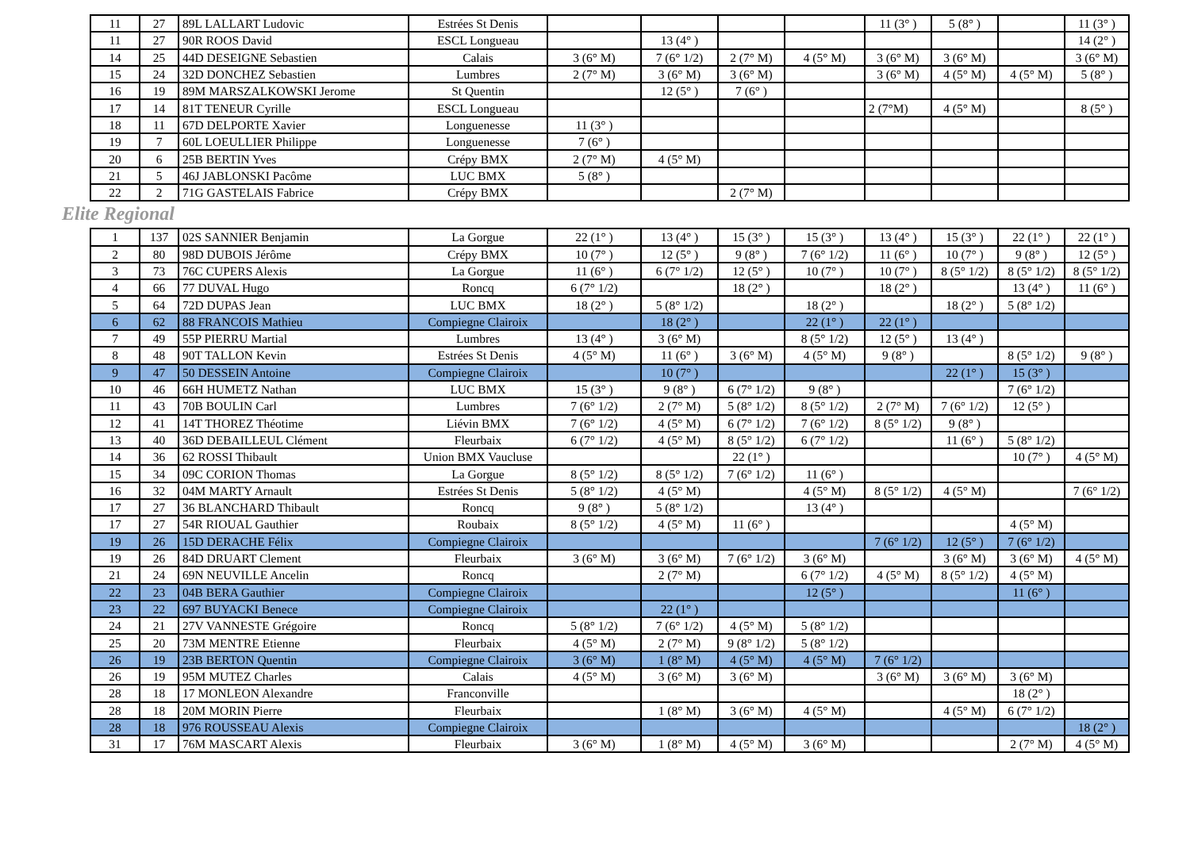| 11 | 27 | 89L LALLART Ludovic | Estrées St Denis | | | | | 11 (3° ) | 5 (8° ) | | 11 (3° ) |
| 11 | 27 | 90R ROOS David | ESCL Longueau | | 13 (4° ) | | | | | | 14 (2° ) |
| 14 | 25 | 44D DESEIGNE Sebastien | Calais | 3 (6° M) | 7 (6° 1/2) | 2 (7° M) | 4 (5° M) | 3 (6° M) | 3 (6° M) | | 3 (6° M) |
| 15 | 24 | 32D DONCHEZ Sebastien | Lumbres | 2 (7° M) | 3 (6° M) | 3 (6° M) | | 3 (6° M) | 4 (5° M) | 4 (5° M) | 5 (8° ) |
| 16 | 19 | 89M MARSZALKOWSKI Jerome | St Quentin | | 12 (5° ) | 7 (6° ) | | | | | |
| 17 | 14 | 81T TENEUR Cyrille | ESCL Longueau | | | | | 2 (7°M) | 4 (5° M) | | 8 (5° ) |
| 18 | 11 | 67D DELPORTE Xavier | Longuenesse | 11 (3° ) | | | | | | | |
| 19 | 7 | 60L LOEULLIER Philippe | Longuenesse | 7 (6° ) | | | | | | | |
| 20 | 6 | 25B BERTIN Yves | Crépy BMX | 2 (7° M) | 4 (5° M) | | | | | | |
| 21 | 5 | 46J JABLONSKI Pacôme | LUC BMX | 5 (8° ) | | | | | | | |
| 22 | 2 | 71G GASTELAIS Fabrice | Crépy BMX | | | 2 (7° M) | | | | | |
Elite Regional
| 1 | 137 | 02S SANNIER Benjamin | La Gorgue | 22 (1° ) | 13 (4° ) | 15 (3° ) | 15 (3° ) | 13 (4° ) | 15 (3° ) | 22 (1° ) | 22 (1° ) |
| 2 | 80 | 98D DUBOIS Jérôme | Crépy BMX | 10 (7° ) | 12 (5° ) | 9 (8° ) | 7 (6° 1/2) | 11 (6° ) | 10 (7° ) | 9 (8° ) | 12 (5° ) |
| 3 | 73 | 76C CUPERS Alexis | La Gorgue | 11 (6° ) | 6 (7° 1/2) | 12 (5° ) | 10 (7° ) | 10 (7° ) | 8 (5° 1/2) | 8 (5° 1/2) | 8 (5° 1/2) |
| 4 | 66 | 77 DUVAL Hugo | Roncq | 6 (7° 1/2) | | 18 (2° ) | | 18 (2° ) | | 13 (4° ) | 11 (6° ) |
| 5 | 64 | 72D DUPAS Jean | LUC BMX | 18 (2° ) | 5 (8° 1/2) | | 18 (2° ) | | 18 (2° ) | 5 (8° 1/2) | |
| ↘ 6 | 62 | 88 FRANCOIS Mathieu | Compiegne Clairoix | | 18 (2° ) | | 22 (1° ) | 22 (1° ) | | | |
| 7 | 49 | 55P PIERRU Martial | Lumbres | 13 (4° ) | 3 (6° M) | | 8 (5° 1/2) | 12 (5° ) | 13 (4° ) | | |
| 8 | 48 | 90T TALLON Kevin | Estrées St Denis | 4 (5° M) | 11 (6° ) | 3 (6° M) | 4 (5° M) | 9 (8° ) | | 8 (5° 1/2) | 9 (8° ) |
| ↘ 9 | 47 | 50 DESSEIN Antoine | Compiegne Clairoix | | 10 (7° ) | | | | 22 (1° ) | 15 (3° ) | |
| 10 | 46 | 66H HUMETZ Nathan | LUC BMX | 15 (3° ) | 9 (8° ) | 6 (7° 1/2) | 9 (8° ) | | | 7 (6° 1/2) | |
| 11 | 43 | 70B BOULIN Carl | Lumbres | 7 (6° 1/2) | 2 (7° M) | 5 (8° 1/2) | 8 (5° 1/2) | 2 (7° M) | 7 (6° 1/2) | 12 (5° ) | |
| 12 | 41 | 14T THOREZ Théotime | Liévin BMX | 7 (6° 1/2) | 4 (5° M) | 6 (7° 1/2) | 7 (6° 1/2) | 8 (5° 1/2) | 9 (8° ) | | |
| 13 | 40 | 36D DEBAILLEUL Clément | Fleurbaix | 6 (7° 1/2) | 4 (5° M) | 8 (5° 1/2) | 6 (7° 1/2) | | 11 (6° ) | 5 (8° 1/2) | |
| 14 | 36 | 62 ROSSI Thibault | Union BMX Vaucluse | | | 22 (1° ) | | | | 10 (7° ) | 4 (5° M) |
| 15 | 34 | 09C CORION Thomas | La Gorgue | 8 (5° 1/2) | 8 (5° 1/2) | 7 (6° 1/2) | 11 (6° ) | | | | |
| 16 | 32 | 04M MARTY Arnault | Estrées St Denis | 5 (8° 1/2) | 4 (5° M) | | 4 (5° M) | 8 (5° 1/2) | 4 (5° M) | | 7 (6° 1/2) |
| 17 | 27 | 36 BLANCHARD Thibault | Roncq | 9 (8° ) | 5 (8° 1/2) | | 13 (4° ) | | | | |
| 17 | 27 | 54R RIOUAL Gauthier | Roubaix | 8 (5° 1/2) | 4 (5° M) | 11 (6° ) | | | | 4 (5° M) | |
| ↘ 19 | 26 | 15D DERACHE Félix | Compiegne Clairoix | | | | | 7 (6° 1/2) | 12 (5° ) | 7 (6° 1/2) | |
| 19 | 26 | 84D DRUART Clement | Fleurbaix | 3 (6° M) | 3 (6° M) | 7 (6° 1/2) | 3 (6° M) | | 3 (6° M) | 3 (6° M) | 4 (5° M) |
| 21 | 24 | 69N NEUVILLE Ancelin | Roncq | | 2 (7° M) | | 6 (7° 1/2) | 4 (5° M) | 8 (5° 1/2) | 4 (5° M) | |
| ↘ 22 | 23 | 04B BERA Gauthier | Compiegne Clairoix | | | | 12 (5° ) | | | 11 (6° ) | |
| ↘ 23 | 22 | 697 BUYACKI Benece | Compiegne Clairoix | | 22 (1° ) | | | | | | |
| 24 | 21 | 27V VANNESTE Grégoire | Roncq | 5 (8° 1/2) | 7 (6° 1/2) | 4 (5° M) | 5 (8° 1/2) | | | | |
| 25 | 20 | 73M MENTRE Etienne | Fleurbaix | 4 (5° M) | 2 (7° M) | 9 (8° 1/2) | 5 (8° 1/2) | | | | |
| ➔ 26 | 19 | 23B BERTON Quentin | Compiegne Clairoix | 3 (6° M) | 1 (8° M) | 4 (5° M) | 4 (5° M) | 7 (6° 1/2) | | | |
| 26 | 19 | 95M MUTEZ Charles | Calais | 4 (5° M) | 3 (6° M) | 3 (6° M) | | 3 (6° M) | 3 (6° M) | 3 (6° M) | |
| 28 | 18 | 17 MONLEON Alexandre | Franconville | | | | | | | 18 (2° ) | |
| 28 | 18 | 20M MORIN Pierre | Fleurbaix | | 1 (8° M) | 3 (6° M) | 4 (5° M) | | 4 (5° M) | 6 (7° 1/2) | |
| ➔ 28 | 18 | 976 ROUSSEAU Alexis | Compiegne Clairoix | | | | | | | | 18 (2° ) |
| 31 | 17 | 76M MASCART Alexis | Fleurbaix | 3 (6° M) | 1 (8° M) | 4 (5° M) | 3 (6° M) | | | 2 (7° M) | 4 (5° M) |